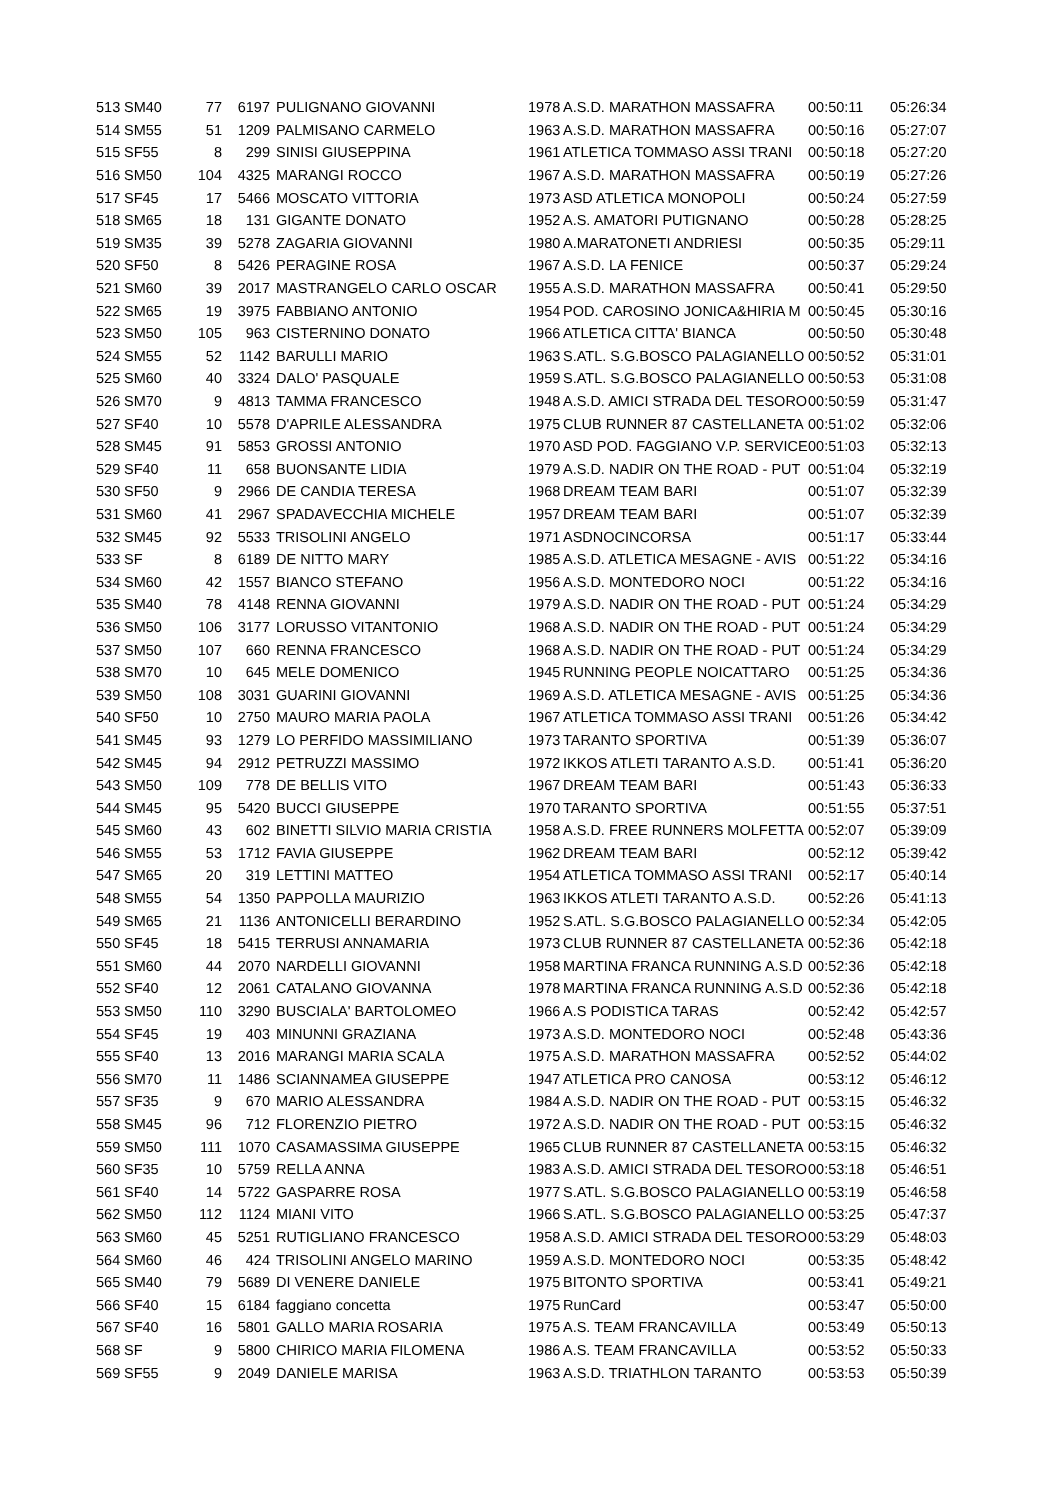| 513 | SM40 | 77 | 6197 | PULIGNANO GIOVANNI | 1978 | A.S.D. MARATHON MASSAFRA | 00:50:11 | 05:26:34 |
| 514 | SM55 | 51 | 1209 | PALMISANO CARMELO | 1963 | A.S.D. MARATHON MASSAFRA | 00:50:16 | 05:27:07 |
| 515 | SF55 | 8 | 299 | SINISI GIUSEPPINA | 1961 | ATLETICA TOMMASO ASSI TRANI | 00:50:18 | 05:27:20 |
| 516 | SM50 | 104 | 4325 | MARANGI ROCCO | 1967 | A.S.D. MARATHON MASSAFRA | 00:50:19 | 05:27:26 |
| 517 | SF45 | 17 | 5466 | MOSCATO VITTORIA | 1973 | ASD ATLETICA MONOPOLI | 00:50:24 | 05:27:59 |
| 518 | SM65 | 18 | 131 | GIGANTE DONATO | 1952 | A.S. AMATORI PUTIGNANO | 00:50:28 | 05:28:25 |
| 519 | SM35 | 39 | 5278 | ZAGARIA GIOVANNI | 1980 | A.MARATONETI ANDRIESI | 00:50:35 | 05:29:11 |
| 520 | SF50 | 8 | 5426 | PERAGINE ROSA | 1967 | A.S.D. LA FENICE | 00:50:37 | 05:29:24 |
| 521 | SM60 | 39 | 2017 | MASTRANGELO CARLO OSCAR | 1955 | A.S.D. MARATHON MASSAFRA | 00:50:41 | 05:29:50 |
| 522 | SM65 | 19 | 3975 | FABBIANO ANTONIO | 1954 | POD. CAROSINO JONICA&HIRIA M | 00:50:45 | 05:30:16 |
| 523 | SM50 | 105 | 963 | CISTERNINO DONATO | 1966 | ATLETICA CITTA' BIANCA | 00:50:50 | 05:30:48 |
| 524 | SM55 | 52 | 1142 | BARULLI MARIO | 1963 | S.ATL. S.G.BOSCO PALAGIANELLO | 00:50:52 | 05:31:01 |
| 525 | SM60 | 40 | 3324 | DALO' PASQUALE | 1959 | S.ATL. S.G.BOSCO PALAGIANELLO | 00:50:53 | 05:31:08 |
| 526 | SM70 | 9 | 4813 | TAMMA FRANCESCO | 1948 | A.S.D. AMICI STRADA DEL TESORO | 00:50:59 | 05:31:47 |
| 527 | SF40 | 10 | 5578 | D'APRILE ALESSANDRA | 1975 | CLUB RUNNER 87 CASTELLANETA | 00:51:02 | 05:32:06 |
| 528 | SM45 | 91 | 5853 | GROSSI ANTONIO | 1970 | ASD POD. FAGGIANO V.P. SERVICE | 00:51:03 | 05:32:13 |
| 529 | SF40 | 11 | 658 | BUONSANTE LIDIA | 1979 | A.S.D. NADIR ON THE ROAD - PUT | 00:51:04 | 05:32:19 |
| 530 | SF50 | 9 | 2966 | DE CANDIA TERESA | 1968 | DREAM TEAM BARI | 00:51:07 | 05:32:39 |
| 531 | SM60 | 41 | 2967 | SPADAVECCHIA MICHELE | 1957 | DREAM TEAM BARI | 00:51:07 | 05:32:39 |
| 532 | SM45 | 92 | 5533 | TRISOLINI ANGELO | 1971 | ASDNOCINCORSA | 00:51:17 | 05:33:44 |
| 533 | SF | 8 | 6189 | DE NITTO MARY | 1985 | A.S.D. ATLETICA MESAGNE - AVIS | 00:51:22 | 05:34:16 |
| 534 | SM60 | 42 | 1557 | BIANCO STEFANO | 1956 | A.S.D. MONTEDORO NOCI | 00:51:22 | 05:34:16 |
| 535 | SM40 | 78 | 4148 | RENNA GIOVANNI | 1979 | A.S.D. NADIR ON THE ROAD - PUT | 00:51:24 | 05:34:29 |
| 536 | SM50 | 106 | 3177 | LORUSSO VITANTONIO | 1968 | A.S.D. NADIR ON THE ROAD - PUT | 00:51:24 | 05:34:29 |
| 537 | SM50 | 107 | 660 | RENNA FRANCESCO | 1968 | A.S.D. NADIR ON THE ROAD - PUT | 00:51:24 | 05:34:29 |
| 538 | SM70 | 10 | 645 | MELE DOMENICO | 1945 | RUNNING PEOPLE NOICATTARO | 00:51:25 | 05:34:36 |
| 539 | SM50 | 108 | 3031 | GUARINI GIOVANNI | 1969 | A.S.D. ATLETICA MESAGNE - AVIS | 00:51:25 | 05:34:36 |
| 540 | SF50 | 10 | 2750 | MAURO MARIA PAOLA | 1967 | ATLETICA TOMMASO ASSI TRANI | 00:51:26 | 05:34:42 |
| 541 | SM45 | 93 | 1279 | LO PERFIDO MASSIMILIANO | 1973 | TARANTO SPORTIVA | 00:51:39 | 05:36:07 |
| 542 | SM45 | 94 | 2912 | PETRUZZI MASSIMO | 1972 | IKKOS ATLETI TARANTO A.S.D. | 00:51:41 | 05:36:20 |
| 543 | SM50 | 109 | 778 | DE BELLIS VITO | 1967 | DREAM TEAM BARI | 00:51:43 | 05:36:33 |
| 544 | SM45 | 95 | 5420 | BUCCI GIUSEPPE | 1970 | TARANTO SPORTIVA | 00:51:55 | 05:37:51 |
| 545 | SM60 | 43 | 602 | BINETTI SILVIO MARIA CRISTIA | 1958 | A.S.D. FREE RUNNERS MOLFETTA | 00:52:07 | 05:39:09 |
| 546 | SM55 | 53 | 1712 | FAVIA GIUSEPPE | 1962 | DREAM TEAM BARI | 00:52:12 | 05:39:42 |
| 547 | SM65 | 20 | 319 | LETTINI MATTEO | 1954 | ATLETICA TOMMASO ASSI TRANI | 00:52:17 | 05:40:14 |
| 548 | SM55 | 54 | 1350 | PAPPOLLA MAURIZIO | 1963 | IKKOS ATLETI TARANTO A.S.D. | 00:52:26 | 05:41:13 |
| 549 | SM65 | 21 | 1136 | ANTONICELLI BERARDINO | 1952 | S.ATL. S.G.BOSCO PALAGIANELLO | 00:52:34 | 05:42:05 |
| 550 | SF45 | 18 | 5415 | TERRUSI ANNAMARIA | 1973 | CLUB RUNNER 87 CASTELLANETA | 00:52:36 | 05:42:18 |
| 551 | SM60 | 44 | 2070 | NARDELLI GIOVANNI | 1958 | MARTINA FRANCA RUNNING A.S.D | 00:52:36 | 05:42:18 |
| 552 | SF40 | 12 | 2061 | CATALANO GIOVANNA | 1978 | MARTINA FRANCA RUNNING A.S.D | 00:52:36 | 05:42:18 |
| 553 | SM50 | 110 | 3290 | BUSCIALA' BARTOLOMEO | 1966 | A.S PODISTICA TARAS | 00:52:42 | 05:42:57 |
| 554 | SF45 | 19 | 403 | MINUNNI GRAZIANA | 1973 | A.S.D. MONTEDORO NOCI | 00:52:48 | 05:43:36 |
| 555 | SF40 | 13 | 2016 | MARANGI MARIA SCALA | 1975 | A.S.D. MARATHON MASSAFRA | 00:52:52 | 05:44:02 |
| 556 | SM70 | 11 | 1486 | SCIANNAMEA GIUSEPPE | 1947 | ATLETICA PRO CANOSA | 00:53:12 | 05:46:12 |
| 557 | SF35 | 9 | 670 | MARIO ALESSANDRA | 1984 | A.S.D. NADIR ON THE ROAD - PUT | 00:53:15 | 05:46:32 |
| 558 | SM45 | 96 | 712 | FLORENZIO PIETRO | 1972 | A.S.D. NADIR ON THE ROAD - PUT | 00:53:15 | 05:46:32 |
| 559 | SM50 | 111 | 1070 | CASAMASSIMA GIUSEPPE | 1965 | CLUB RUNNER 87 CASTELLANETA | 00:53:15 | 05:46:32 |
| 560 | SF35 | 10 | 5759 | RELLA ANNA | 1983 | A.S.D. AMICI STRADA DEL TESORO | 00:53:18 | 05:46:51 |
| 561 | SF40 | 14 | 5722 | GASPARRE ROSA | 1977 | S.ATL. S.G.BOSCO PALAGIANELLO | 00:53:19 | 05:46:58 |
| 562 | SM50 | 112 | 1124 | MIANI VITO | 1966 | S.ATL. S.G.BOSCO PALAGIANELLO | 00:53:25 | 05:47:37 |
| 563 | SM60 | 45 | 5251 | RUTIGLIANO FRANCESCO | 1958 | A.S.D. AMICI STRADA DEL TESORO | 00:53:29 | 05:48:03 |
| 564 | SM60 | 46 | 424 | TRISOLINI ANGELO MARINO | 1959 | A.S.D. MONTEDORO NOCI | 00:53:35 | 05:48:42 |
| 565 | SM40 | 79 | 5689 | DI VENERE DANIELE | 1975 | BITONTO SPORTIVA | 00:53:41 | 05:49:21 |
| 566 | SF40 | 15 | 6184 | faggiano concetta | 1975 | RunCard | 00:53:47 | 05:50:00 |
| 567 | SF40 | 16 | 5801 | GALLO MARIA ROSARIA | 1975 | A.S. TEAM FRANCAVILLA | 00:53:49 | 05:50:13 |
| 568 | SF | 9 | 5800 | CHIRICO MARIA FILOMENA | 1986 | A.S. TEAM FRANCAVILLA | 00:53:52 | 05:50:33 |
| 569 | SF55 | 9 | 2049 | DANIELE MARISA | 1963 | A.S.D. TRIATHLON TARANTO | 00:53:53 | 05:50:39 |